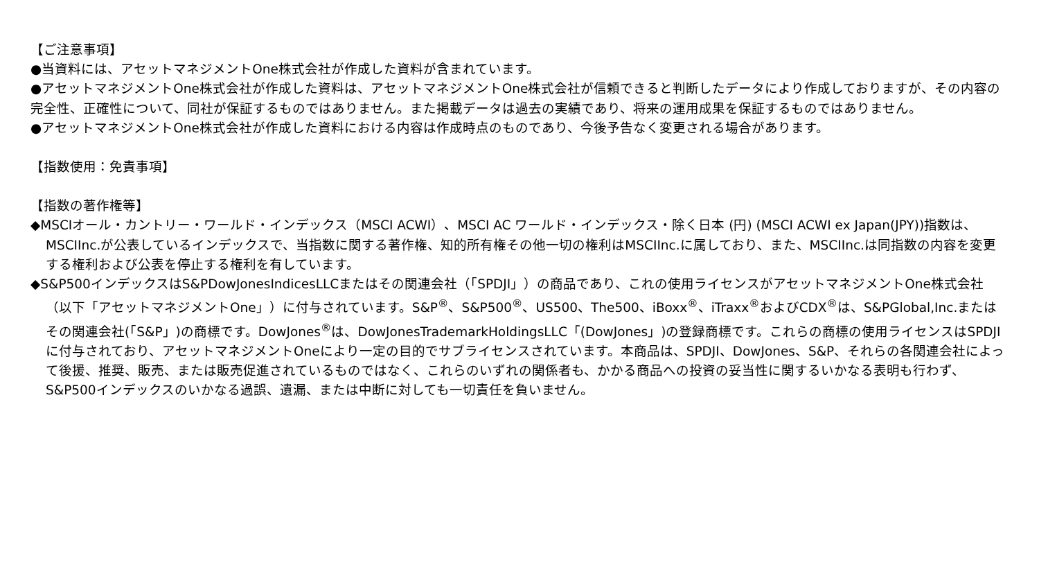【ご注意事項】
●当資料には、アセットマネジメントOne株式会社が作成した資料が含まれています。
●アセットマネジメントOne株式会社が作成した資料は、アセットマネジメントOne株式会社が信頼できると判断したデータにより作成しておりますが、その内容の完全性、正確性について、同社が保証するものではありません。また掲載データは過去の実績であり、将来の運用成果を保証するものではありません。
●アセットマネジメントOne株式会社が作成した資料における内容は作成時点のものであり、今後予告なく変更される場合があります。
【指数使用：免責事項】
【指数の著作権等】
◆MSCIオール・カントリー・ワールド・インデックス（MSCI ACWI）、MSCI AC ワールド・インデックス・除く日本 (円) (MSCI ACWI ex Japan(JPY))指数は、MSCIInc.が公表しているインデックスで、当指数に関する著作権、知的所有権その他一切の権利はMSCIInc.に属しており、また、MSCIInc.は同指数の内容を変更する権利および公表を停止する権利を有しています。
◆S&P500インデックスはS&PDowJonesIndicesLLCまたはその関連会社（「SPDJI」）の商品であり、これの使用ライセンスがアセットマネジメントOne株式会社（以下「アセットマネジメントOne」）に付与されています。S&P<sup>®</sup>、S&P500<sup>®</sup>、US500、The500、iBoxx<sup>®</sup>、iTraxx<sup>®</sup>およびCDX<sup>®</sup>は、S&PGlobal,Inc.またはその関連会社(「S&P」)の商標です。DowJones<sup>®</sup>は、DowJonesTrademarkHoldingsLLC「(DowJones」)の登録商標です。これらの商標の使用ライセンスはSPDJIに付与されており、アセットマネジメントOneにより一定の目的でサブライセンスされています。本商品は、SPDJI、DowJones、S&P、それらの各関連会社によって後援、推奨、販売、または販売促進されているものではなく、これらのいずれの関係者も、かかる商品への投資の妥当性に関するいかなる表明も行わず、S&P500インデックスのいかなる過誤、遺漏、または中断に対しても一切責任を負いません。